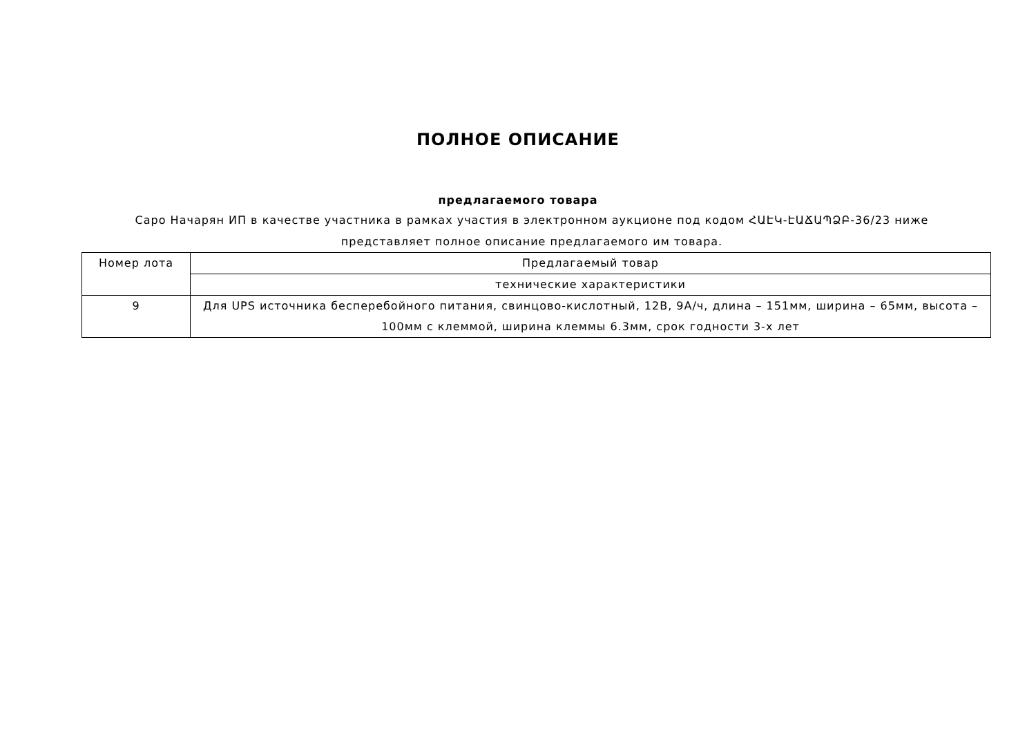ПОЛНОЕ ОПИСАНИЕ
предлагаемого товара
Саро Начарян ИП в качестве участника в рамках участия в электронном аукционе под кодом ՀԱԷԿ-ԷԱՃԱՊՁԲ-36/23 ниже представляет полное описание предлагаемого им товара.
| Номер лота | Предлагаемый товар |
| | технические характеристики |
| 9 | Для UPS источника бесперебойного питания, свинцово-кислотный, 12В, 9А/ч, длина – 151мм, ширина – 65мм, высота – 100мм с клеммой, ширина клеммы 6.3мм, срок годности 3-х лет |